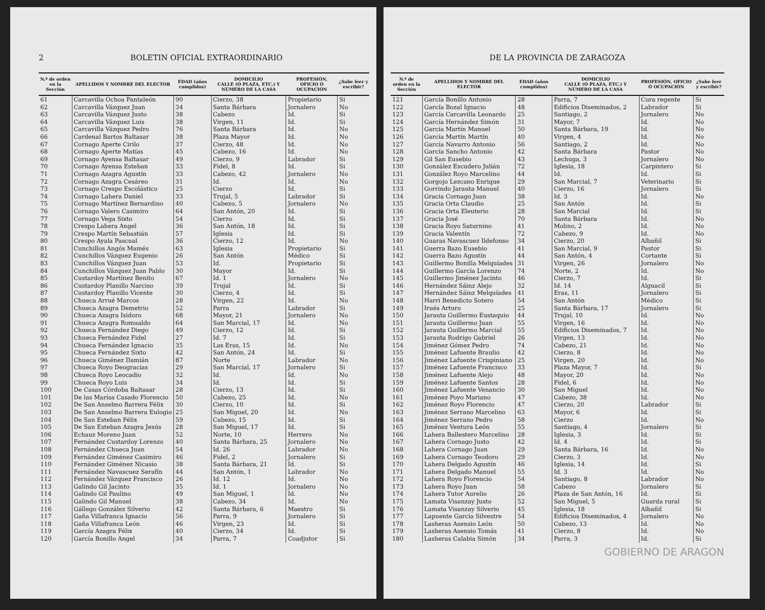2 BOLETIN OFICIAL EXTRAORDINARIO
| N.º de orden en la Sección | APELLIDOS Y NOMBRE DEL ELECTOR | EDAD (años cumplidos) | DOMICILIO CALLE (Ó PLAZA, ETC.) Y NÚMERO DE LA CASA | PROFESIÓN, OFICIO Ó OCUPACIÓN | ¿Sabe leer y escribir? |
| --- | --- | --- | --- | --- | --- |
| 61 | Carcavilla Ochoa Pantaleón | 90 | Cierzo, 38 | Propietario | Si |
| 62 | Carcavilla Vázquez Juan | 34 | Santa Bárbara | Jornalero | No |
| 63 | Carcavilla Vázquez Justo | 38 | Cabezo | Id. | Si |
| 64 | Carcavilla Vázquez Luis | 38 | Virgen, 11 | Id. | Si |
| 65 | Carcavilla Vázquez Pedro | 76 | Santa Bárbara | Id. | No |
| 66 | Cardenal Bartos Baltasar | 38 | Plaza Mayor | Id. | No |
| 67 | Cornago Aperte Cirilo | 37 | Cierzo, 48 | Id. | No |
| 68 | Cornago Aperte Matías | 45 | Cabezo, 16 | Id. | No |
| 69 | Cornago Ayensa Baltasar | 49 | Cierzo, 9 | Labrador | Si |
| 70 | Cornago Ayensa Esteban | 33 | Fidel, 8 | Id. | Si |
| 71 | Cornago Azagra Agustín | 33 | Cabezo, 42 | Jornalero | No |
| 72 | Cornago Azagra Cesáreo | 31 | Id. | Id. | No |
| 73 | Cornago Crespo Escolástico | 25 | Cierzo | Id. | Si |
| 74 | Cornago Lahera Daniel | 33 | Trujal, 5 | Labrador | Si |
| 75 | Cornago Martínez Bernardino | 40 | Cabezo, 5 | Jornalero | No |
| 76 | Cornago Valero Casimiro | 64 | San Antón, 20 | Id. | Si |
| 77 | Cornago Vega Sixto | 54 | Cierzo | Id. | Si |
| 78 | Crespo Lahera Angel | 36 | San Antón, 18 | Id. | Si |
| 79 | Crespo Martín Sebastián | 57 | Iglesia | Id. | Si |
| 80 | Crespo Ayala Pascual | 36 | Cierzo, 12 | Id. | No |
| 81 | Cunchillos Angós Mamés | 63 | Iglesia | Propietario | Si |
| 82 | Cunchillos Vázquez Eugenio | 26 | San Antón | Médico | Si |
| 83 | Cunchillos Vázquez Juan | 53 | Id. | Propietario | Si |
| 84 | Cunchillos Vázquez Juan Pablo | 30 | Mayor | Id. | Si |
| 85 | Custardoy Martínez Benito | 67 | Id. 1 | Jornalero | No |
| 86 | Custardoy Planillo Narciso | 39 | Trujal | Id. | Si |
| 87 | Custardoy Planillo Vicente | 30 | Cierzo, 4 | Id. | Si |
| 88 | Chueca Arrué Marcos | 28 | Virgen, 22 | Id. | No |
| 89 | Chueca Azagra Demetrio | 52 | Parra | Labrador | Si |
| 90 | Chueca Azagra Isidoro | 68 | Mayor, 21 | Jornalero | No |
| 91 | Chueca Azagra Romualdo | 64 | San Marcial, 17 | Id. | No |
| 92 | Chueca Fernández Diego | 49 | Cierzo, 12 | Id. | Si |
| 93 | Chueca Fernández Fidel | 27 | Id. 7 | Id. | Si |
| 94 | Chueca Fernández Ignacio | 35 | Las Eras, 15 | Id. | No |
| 95 | Chueca Fernández Sixto | 42 | San Antón, 24 | Id. | Si |
| 96 | Chueca Giménez Damián | 87 | Norte | Labrador | No |
| 97 | Chueca Royo Deogracias | 29 | San Marcial, 17 | Jornalero | Si |
| 98 | Chueca Royo Leocadio | 32 | Id. | Id. | No |
| 99 | Chueca Royo Luis | 34 | Id. | Id. | Si |
| 100 | De Casas Córdoba Baltasar | 28 | Cierzo, 13 | Id. | Si |
| 101 | De las Marías Casado Florencio | 50 | Cabezo, 25 | Id. | No |
| 102 | De San Anselmo Barrera Félix | 30 | Cierzo, 10 | Id. | Si |
| 103 | De San Anselmo Barrera Eulogio | 25 | San Miguel, 20 | Id. | No |
| 104 | De San Esteban Félix | 59 | Cabezo, 15 | Id. | Si |
| 105 | De San Esteban Azagra Jesús | 28 | San Miguel, 17 | Id. | Si |
| 106 | Echauz Moreno Juan | 52 | Norte, 10 | Herrero | No |
| 107 | Fernández Custardoy Lorenzo | 40 | Santa Bárbara, 25 | Jornalero | No |
| 108 | Fernández Chueca Juan | 54 | Id. 26 | Labrador | No |
| 109 | Fernández Giménez Casimiro | 46 | Fidel, 2 | Jornalero | Si |
| 110 | Fernández Giménez Nicasio | 38 | Santa Bárbara, 21 | Id. | Si |
| 111 | Fernández Navascuez Serafín | 44 | San Antón, 1 | Labrador | No |
| 112 | Fernández Vázquez Francisco | 26 | Id. 12 | Id. | No |
| 113 | Galindo Gil Jacinto | 35 | Id. 1 | Jornalero | No |
| 114 | Galindo Gil Paulino | 49 | San Miguel, 1 | Id. | No |
| 115 | Galindo Gil Manuel | 38 | Cabezo, 34 | Id. | No |
| 116 | Gállego González Silverio | 42 | Santa Bárbara, 6 | Maestro | Si |
| 117 | Gaña Villafranca Ignacio | 56 | Parra, 9 | Jornalero | Si |
| 118 | Gaña Villafranca León | 46 | Virgen, 23 | Id. | Si |
| 119 | García Azagra Félix | 40 | Cierzo, 34 | Id. | Si |
| 120 | García Bonillo Angel | 34 | Parra, 7 | Coadjutor | Si |
DE LA PROVINCIA DE ZARAGOZA
| N.º de orden en la Sección | APELLIDOS Y NOMBRE DEL ELECTOR | EDAD (años cumplidos) | DOMICILIO CALLE (Ó PLAZA, ETC.) Y NÚMERO DE LA CASA | PROFESIÓN, OFICIO Ó OCUPACIÓN | ¿Sabe leer y escribir? |
| --- | --- | --- | --- | --- | --- |
| 121 | García Bonillo Antonio | 28 | Parra, 7 | Cura regente | Si |
| 122 | García Bozal Ignacio | 48 | Edificios Diseminados, 2 | Labrador | Si |
| 123 | García Carcavilla Leonardo | 25 | Santiago, 2 | Jornalero | No |
| 124 | García Hernández Simón | 31 | Mayor, 7 | Id. | No |
| 125 | García Martín Manuel | 50 | Santa Bárbara, 19 | Id. | No |
| 126 | García Martín Martín | 40 | Virgen, 4 | Id. | No |
| 127 | García Navarro Antonio | 56 | Santiago, 2 | Id. | No |
| 128 | García Sancho Antonio | 42 | Santa Bárbara | Pastor | No |
| 129 | Gil San Eusebio | 43 | Lechuga, 3 | Jornalero | No |
| 130 | González Escudero Julián | 72 | Iglesia, 18 | Carpintero | Si |
| 131 | González Royo Marcelino | 44 | Id. | Id. | Si |
| 132 | Gorgojo Lezcano Enrique | 29 | San Marcial, 7 | Veterinario | Si |
| 133 | Gorrindo Jarauta Manuel | 40 | Cierzo, 16 | Jornalero | Si |
| 134 | Gracia Cornago Juan | 38 | Id. 3 | Id. | No |
| 135 | Gracia Orta Claudio | 25 | San Antón | Id. | Si |
| 136 | Gracia Orta Eleuterio | 28 | San Marcial | Id. | Si |
| 137 | Gracia José | 70 | Santa Bárbara | Id. | No |
| 138 | Gracia Royo Saturnino | 41 | Molino, 2 | Id. | No |
| 139 | Gracia Valentín | 72 | Cabezo, 9 | Id. | No |
| 140 | Guaras Navascuez Ildefonso | 34 | Cierzo, 20 | Albañil | Si |
| 141 | Guerra Bazo Eusebio | 41 | San Marcial, 9 | Pastor | Si |
| 142 | Guerra Bazo Agustín | 44 | San Antón, 4 | Cortante | Si |
| 143 | Guillermo Bonilla Melquíades | 31 | Virgen, 26 | Jornalero | No |
| 144 | Guillermo García Lorenzo | 74 | Norte, 2 | Id. | No |
| 145 | Guillermo Jiménez Jacinto | 46 | Cierzo, 7 | Id. | Si |
| 146 | Hernández Sáinz Alejo | 32 | Id. 14 | Alguacil | Si |
| 147 | Hernández Sáinz Melquíades | 41 | Eras, 11 | Jornalero | Si |
| 148 | Harri Benedicto Sotero | 54 | San Antón | Médico | Si |
| 149 | Irués Arturo | 25 | Santa Bárbara, 17 | Jornalero | Si |
| 150 | Jarauta Guillermo Eustaquio | 44 | Trujal, 10 | Id. | No |
| 151 | Jarauta Guillermo Juan | 55 | Virgen, 16 | Id. | No |
| 152 | Jarauta Guillermo Marcial | 55 | Edificios Diseminados, 7 | Id. | No |
| 153 | Jarauta Rodrigo Gabriel | 26 | Virgen, 13 | Id. | No |
| 154 | Jiménez Gómez Pedro | 74 | Cabezo, 21 | Id. | No |
| 155 | Jiménez Lafuente Braulio | 42 | Cierzo, 8 | Id. | No |
| 156 | Jiménez Lafuente Crispiniano | 25 | Virgen, 20 | Id. | No |
| 157 | Jiménez Lafuente Francisco | 33 | Plaza Mayor, 7 | Id. | Si |
| 158 | Jiménez Lafuente Alejo | 48 | Mayor, 20 | Id. | No |
| 159 | Jiménez Lafuente Santos | 28 | Fidel, 6 | Id. | No |
| 160 | Jiménez Lafuente Venancio | 30 | San Miguel | Id. | No |
| 161 | Jiménez Poyo Mariano | 47 | Cabezo, 38 | Id. | No |
| 162 | Jiménez Royo Florencio | 47 | Cierzo, 20 | Labrador | Si |
| 163 | Jiménez Serrano Marcelino | 63 | Mayor, 6 | Id. | Si |
| 164 | Jiménez Serrano Pedro | 58 | Cierzo | Id. | No |
| 165 | Jiménez Ventura León | 55 | Santiago, 4 | Jornalero | Si |
| 166 | Lahera Ballestero Marcelino | 28 | Iglesia, 3 | Id. | Si |
| 167 | Lahera Cornago Justo | 42 | Id. 4 | Id. | Si |
| 168 | Lahera Cornago Juan | 29 | Santa Bárbara, 16 | Id. | No |
| 169 | Lahera Cornago Teodoro | 29 | Cierzo, 3 | Id. | No |
| 170 | Lahera Delgado Agustín | 46 | Iglesia, 14 | Id. | Si |
| 171 | Lahera Delgado Manuel | 55 | Id. 3 | Id. | No |
| 172 | Lahera Royo Florencio | 54 | Santiago, 8 | Labrador | No |
| 173 | Lahera Royo Juan | 58 | Cabezo | Jornalero | Si |
| 174 | Lahera Tutor Aurelio | 26 | Plaza de San Antón, 16 | Id. | Si |
| 175 | Lamata Visanzay Justo | 52 | San Miguel, 5 | Guarda rural | Si |
| 176 | Lamata Visanzay Silverio | 45 | Iglesia, 18 | Albañil | Si |
| 177 | Lapuente García Silvestre | 54 | Edificios Diseminados, 4 | Jornalero | No |
| 178 | Lasheras Asensio León | 50 | Cabezo, 13 | Id. | No |
| 179 | Lasheras Asensio Tomás | 41 | Cierzo, 8 | Id. | No |
| 180 | Lasheras Calabia Simón | 34 | Parra, 3 | Id. | Si |
GOBIERNO DE ARAGON